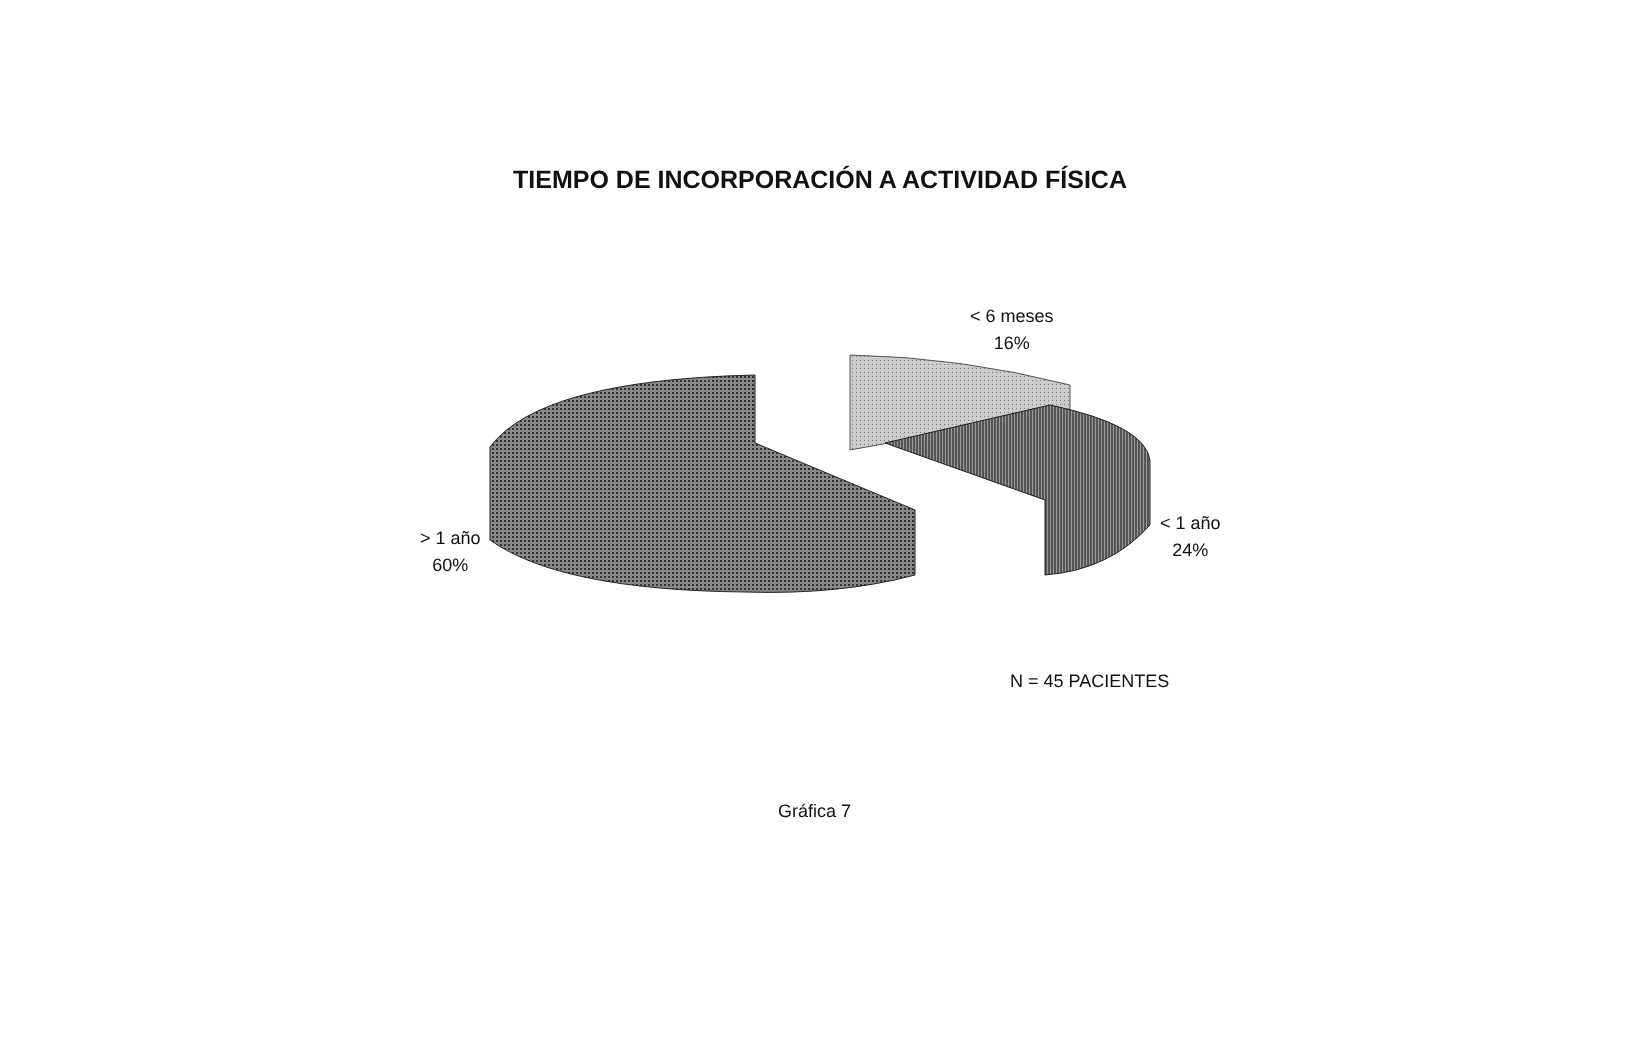TIEMPO DE INCORPORACIÓN A ACTIVIDAD FÍSICA
< 6 meses
16%
> 1 año
60%
< 1 año
24%
N = 45 PACIENTES
Gráfica 7